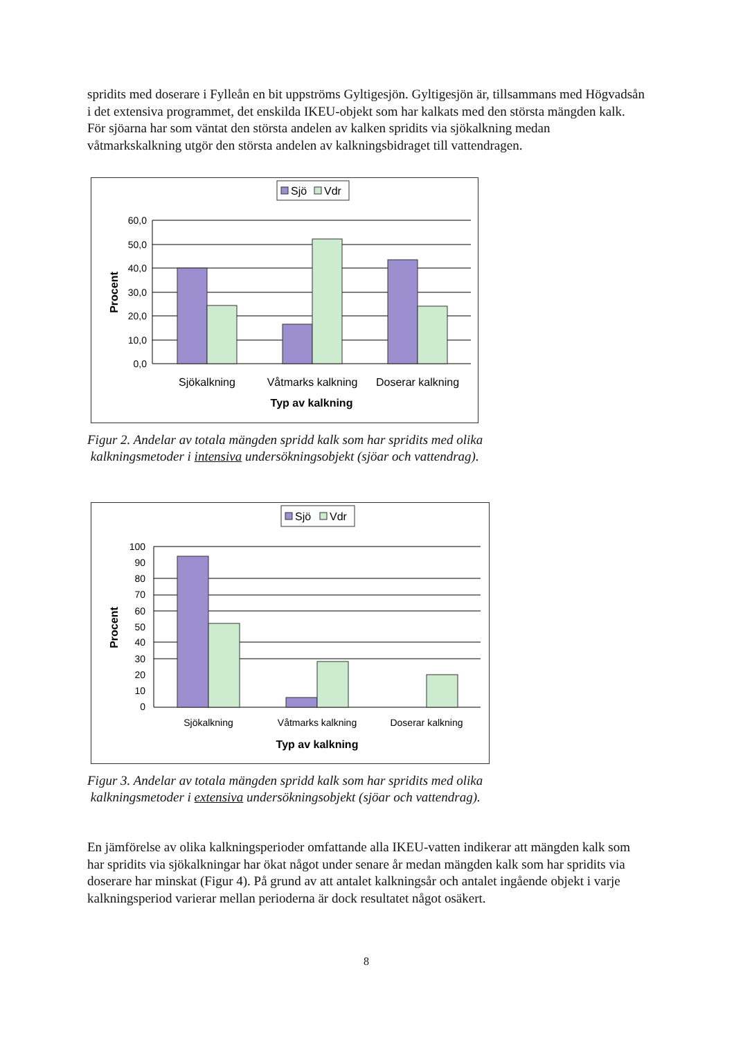spridits med doserare i Fylleån en bit uppströms Gyltigesjön. Gyltigesjön är, tillsammans med Högvadsån i det extensiva programmet, det enskilda IKEU-objekt som har kalkats med den största mängden kalk. För sjöarna har som väntat den största andelen av kalken spridits via sjökalkning medan våtmarkskalkning utgör den största andelen av kalkningsbidraget till vattendragen.
Sjö
Vdr
60,0
50,0
40,0
30,0
20,0
10,0
0,0
Procent
Sjökalkning
Våtmarks kalkning
Doserar kalkning
Typ av kalkning
Figur 2. Andelar av totala mängden spridd kalk som har spridits med olika
kalkningsmetoder i intensiva undersökningsobjekt (sjöar och vattendrag).
Sjö
Vdr
100
90
80
70
60
50
40
30
20
10
0
Procent
Sjökalkning
Våtmarks kalkning
Doserar kalkning
Typ av kalkning
Figur 3. Andelar av totala mängden spridd kalk som har spridits med olika
kalkningsmetoder i extensiva undersökningsobjekt (sjöar och vattendrag).
En jämförelse av olika kalkningsperioder omfattande alla IKEU-vatten indikerar att mängden kalk som har spridits via sjökalkningar har ökat något under senare år medan mängden kalk som har spridits via doserare har minskat (Figur 4). På grund av att antalet kalkningsår och antalet ingående objekt i varje kalkningsperiod varierar mellan perioderna är dock resultatet något osäkert.
8